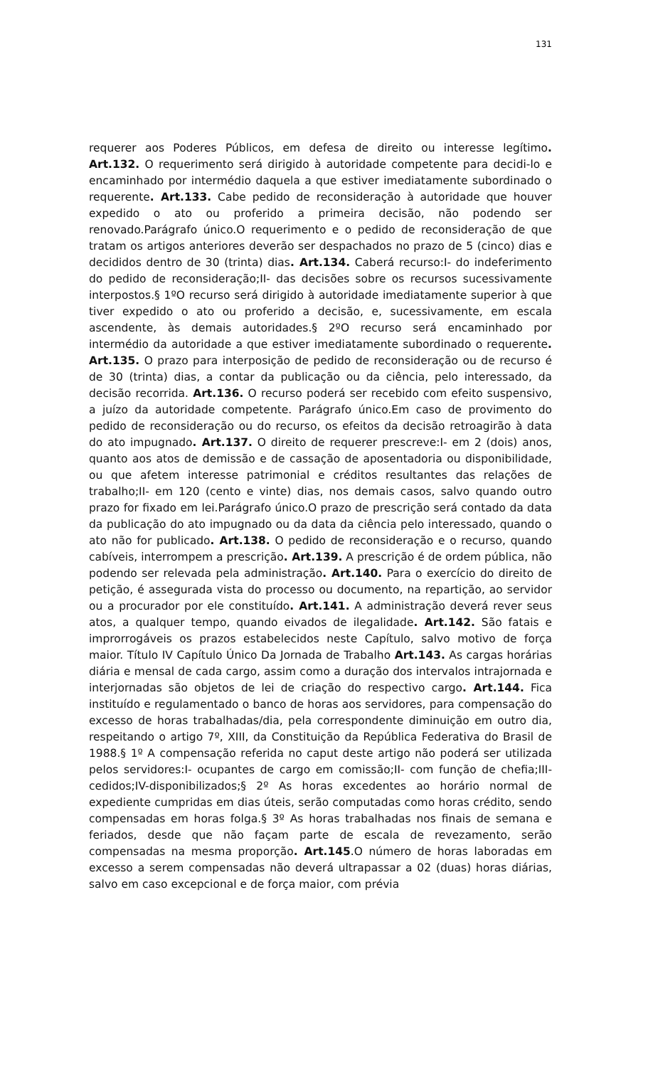131
requerer aos Poderes Públicos, em defesa de direito ou interesse legítimo. Art.132. O requerimento será dirigido à autoridade competente para decidi-lo e encaminhado por intermédio daquela a que estiver imediatamente subordinado o requerente. Art.133. Cabe pedido de reconsideração à autoridade que houver expedido o ato ou proferido a primeira decisão, não podendo ser renovado.Parágrafo único.O requerimento e o pedido de reconsideração de que tratam os artigos anteriores deverão ser despachados no prazo de 5 (cinco) dias e decididos dentro de 30 (trinta) dias. Art.134. Caberá recurso:I- do indeferimento do pedido de reconsideração;II- das decisões sobre os recursos sucessivamente interpostos.§ 1ºO recurso será dirigido à autoridade imediatamente superior à que tiver expedido o ato ou proferido a decisão, e, sucessivamente, em escala ascendente, às demais autoridades.§ 2ºO recurso será encaminhado por intermédio da autoridade a que estiver imediatamente subordinado o requerente. Art.135. O prazo para interposição de pedido de reconsideração ou de recurso é de 30 (trinta) dias, a contar da publicação ou da ciência, pelo interessado, da decisão recorrida. Art.136. O recurso poderá ser recebido com efeito suspensivo, a juízo da autoridade competente. Parágrafo único.Em caso de provimento do pedido de reconsideração ou do recurso, os efeitos da decisão retroagirão à data do ato impugnado. Art.137. O direito de requerer prescreve:I- em 2 (dois) anos, quanto aos atos de demissão e de cassação de aposentadoria ou disponibilidade, ou que afetem interesse patrimonial e créditos resultantes das relações de trabalho;II- em 120 (cento e vinte) dias, nos demais casos, salvo quando outro prazo for fixado em lei.Parágrafo único.O prazo de prescrição será contado da data da publicação do ato impugnado ou da data da ciência pelo interessado, quando o ato não for publicado. Art.138. O pedido de reconsideração e o recurso, quando cabíveis, interrompem a prescrição. Art.139. A prescrição é de ordem pública, não podendo ser relevada pela administração. Art.140. Para o exercício do direito de petição, é assegurada vista do processo ou documento, na repartição, ao servidor ou a procurador por ele constituído. Art.141. A administração deverá rever seus atos, a qualquer tempo, quando eivados de ilegalidade. Art.142. São fatais e improrrogáveis os prazos estabelecidos neste Capítulo, salvo motivo de força maior. Título IV Capítulo Único Da Jornada de Trabalho Art.143. As cargas horárias diária e mensal de cada cargo, assim como a duração dos intervalos intrajornada e interjornadas são objetos de lei de criação do respectivo cargo. Art.144. Fica instituído e regulamentado o banco de horas aos servidores, para compensação do excesso de horas trabalhadas/dia, pela correspondente diminuição em outro dia, respeitando o artigo 7º, XIII, da Constituição da República Federativa do Brasil de 1988.§ 1º A compensação referida no caput deste artigo não poderá ser utilizada pelos servidores:I- ocupantes de cargo em comissão;II- com função de chefia;III- cedidos;IV-disponibilizados;§ 2º As horas excedentes ao horário normal de expediente cumpridas em dias úteis, serão computadas como horas crédito, sendo compensadas em horas folga.§ 3º As horas trabalhadas nos finais de semana e feriados, desde que não façam parte de escala de revezamento, serão compensadas na mesma proporção. Art.145.O número de horas laboradas em excesso a serem compensadas não deverá ultrapassar a 02 (duas) horas diárias, salvo em caso excepcional e de força maior, com prévia